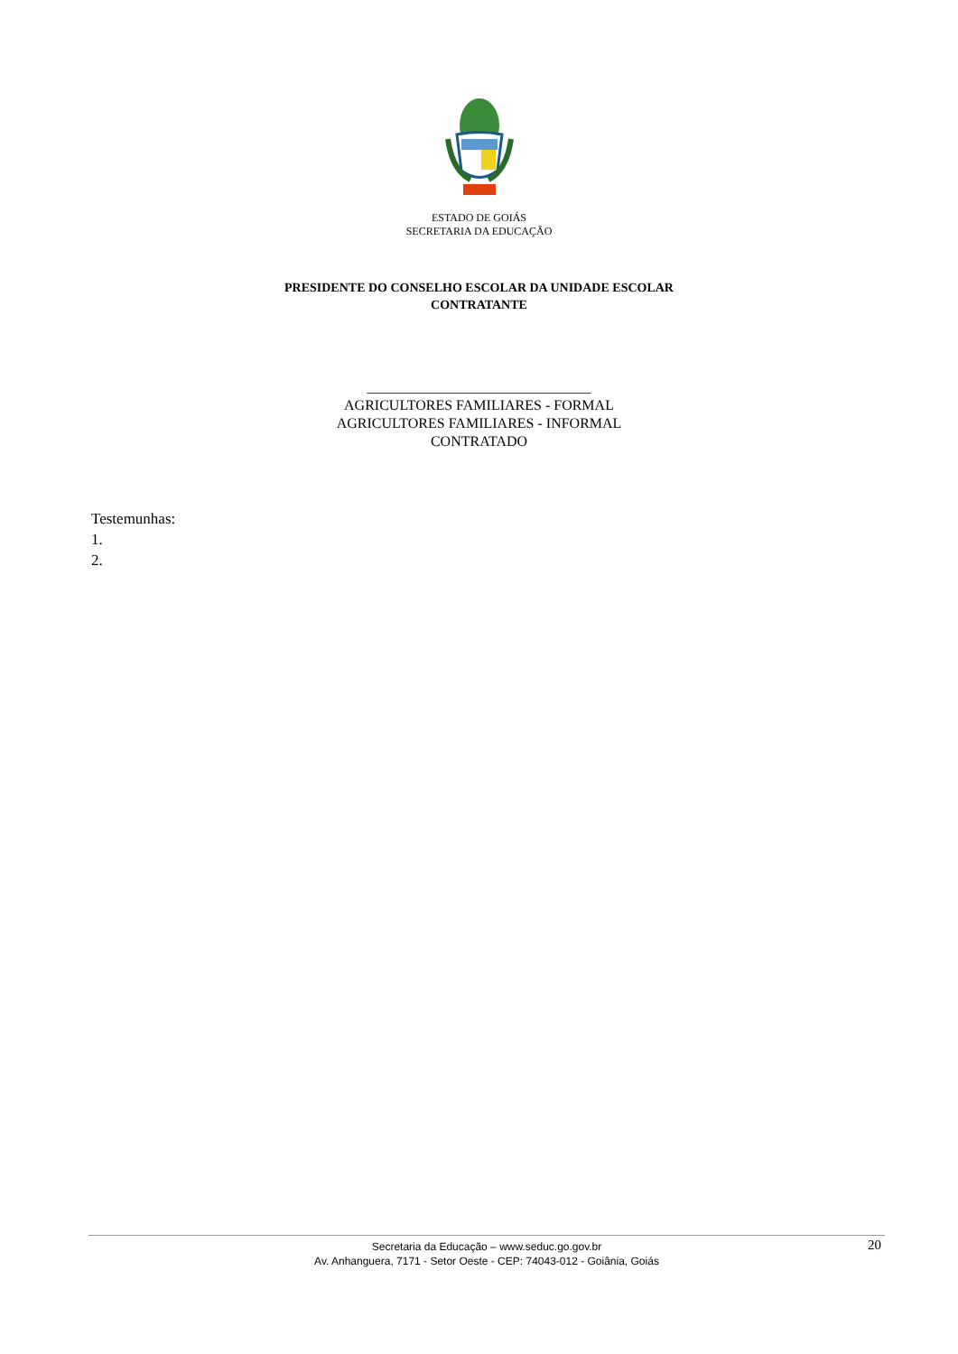ESTADO DE GOIÁS
SECRETARIA DA EDUCAÇÃO
PRESIDENTE DO CONSELHO ESCOLAR DA UNIDADE ESCOLAR
CONTRATANTE
_______________________________
AGRICULTORES FAMILIARES - FORMAL
AGRICULTORES FAMILIARES - INFORMAL
CONTRATADO
Testemunhas:
1.
2.
Secretaria da Educação – www.seduc.go.gov.br
Av. Anhanguera, 7171 - Setor Oeste - CEP: 74043-012 - Goiânia, Goiás
20